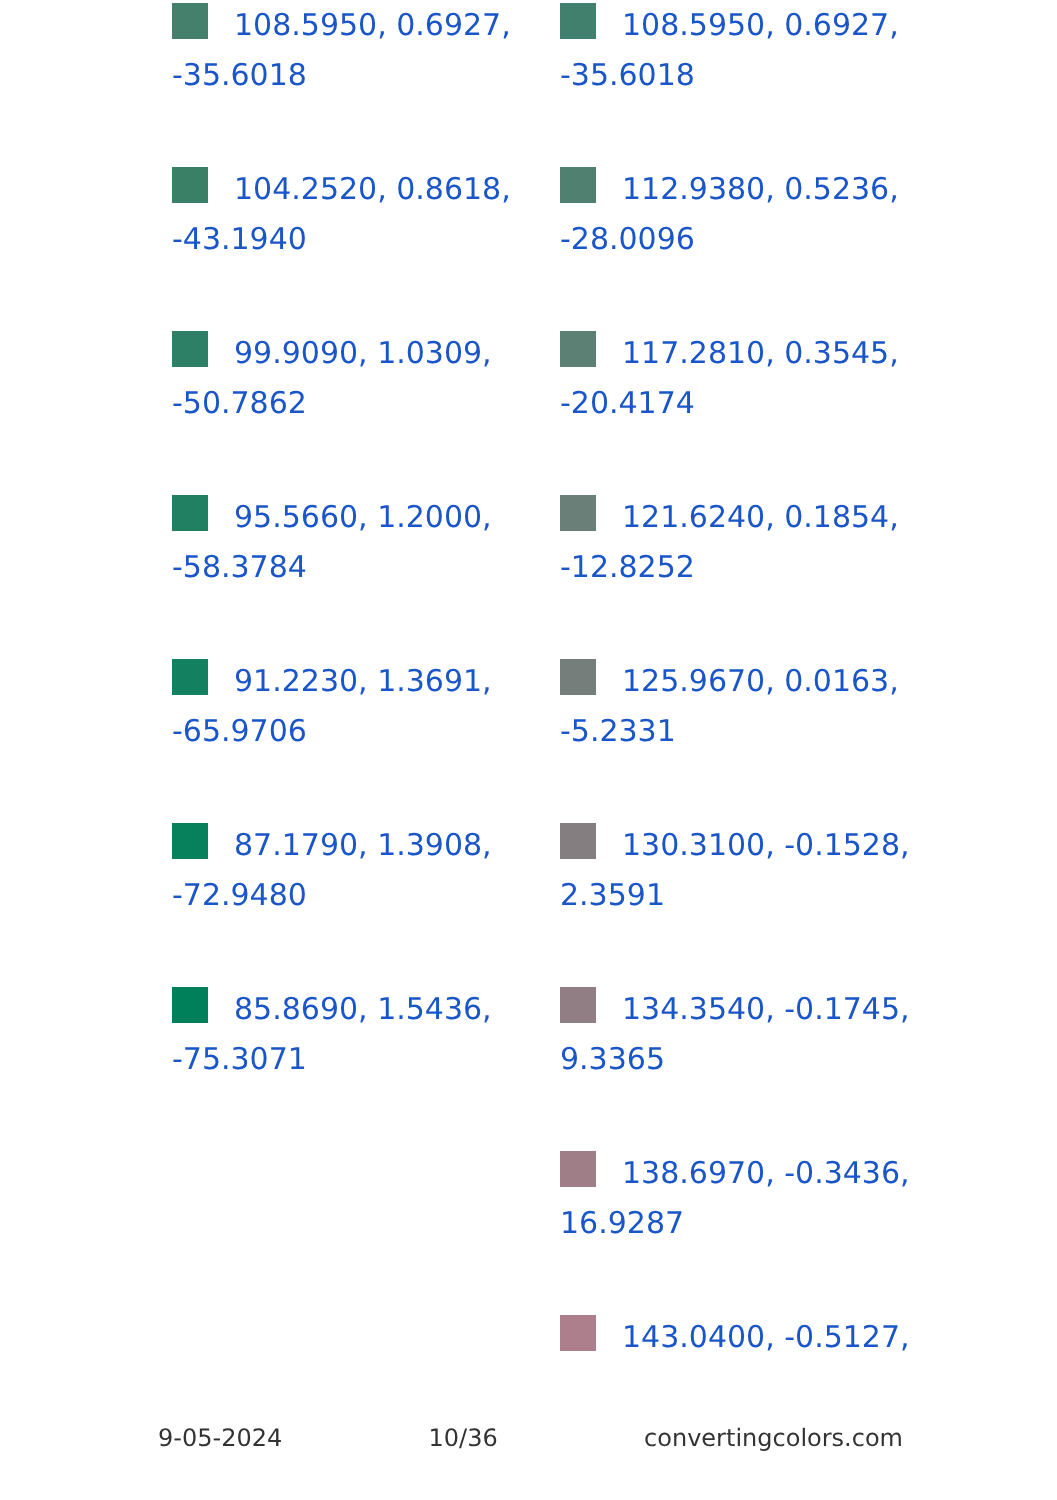108.5950, 0.6927, -35.6018
104.2520, 0.8618, -43.1940
99.9090, 1.0309, -50.7862
95.5660, 1.2000, -58.3784
91.2230, 1.3691, -65.9706
87.1790, 1.3908, -72.9480
85.8690, 1.5436, -75.3071
108.5950, 0.6927, -35.6018
112.9380, 0.5236, -28.0096
117.2810, 0.3545, -20.4174
121.6240, 0.1854, -12.8252
125.9670, 0.0163, -5.2331
130.3100, -0.1528, 2.3591
134.3540, -0.1745, 9.3365
138.6970, -0.3436, 16.9287
143.0400, -0.5127,
9-05-2024 10/36 convertingcolors.com